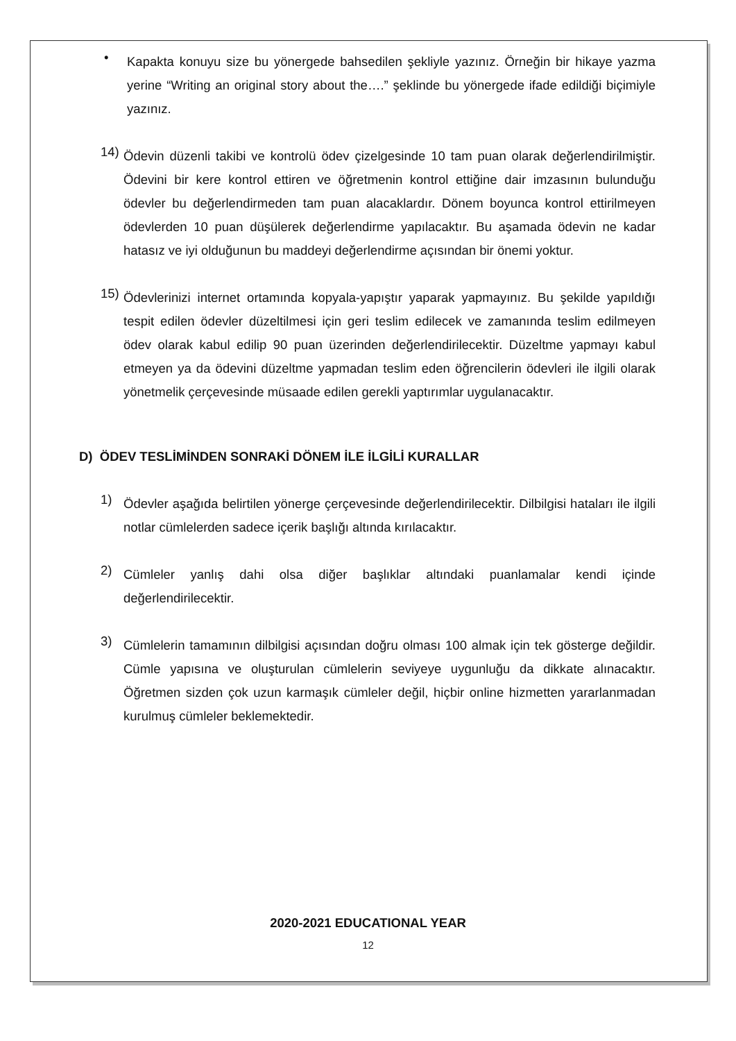•
Kapakta konuyu size bu yönergede bahsedilen şekliyle yazınız. Örneğin bir hikaye yazma yerine “Writing an original story about the….” şeklinde bu yönergede ifade edildiği biçimiyle yazınız.
14)
Ödevin düzenli takibi ve kontrolü ödev çizelgesinde 10 tam puan olarak değerlendirilmiştir. Ödevini bir kere kontrol ettiren ve öğretmenin kontrol ettiğine dair imzasının bulunduğu ödevler bu değerlendirmeden tam puan alacaklardır. Dönem boyunca kontrol ettirilmeyen ödevlerden 10 puan düşülerek değerlendirme yapılacaktır. Bu aşamada ödevin ne kadar hatasız ve iyi olduğunun bu maddeyi değerlendirme açısından bir önemi yoktur.
15)
Ödevlerinizi internet ortamında kopyala-yapıştır yaparak yapmayınız. Bu şekilde yapıldığı tespit edilen ödevler düzeltilmesi için geri teslim edilecek ve zamanında teslim edilmeyen ödev olarak kabul edilip 90 puan üzerinden değerlendirilecektir. Düzeltme yapmayı kabul etmeyen ya da ödevini düzeltme yapmadan teslim eden öğrencilerin ödevleri ile ilgili olarak yönetmelik çerçevesinde müsaade edilen gerekli yaptırımlar uygulanacaktır.
D) ÖDEV TESLİMİNDEN SONRAKİ DÖNEM İLE İLGİLİ KURALLAR
1)
Ödevler aşağıda belirtilen yönerge çerçevesinde değerlendirilecektir. Dilbilgisi hataları ile ilgili notlar cümlelerden sadece içerik başlığı altında kırılacaktır.
2)
Cümleler yanlış dahi olsa diğer başlıklar altındaki puanlamalar kendi içinde değerlendirilecektir.
3)
Cümlelerin tamamının dilbilgisi açısından doğru olması 100 almak için tek gösterge değildir. Cümle yapısına ve oluşturulan cümlelerin seviyeye uygunluğu da dikkate alınacaktır. Öğretmen sizden çok uzun karmaşık cümleler değil, hiçbir online hizmetten yararlanmadan kurulmuş cümleler beklemektedir.
2020-2021 EDUCATIONAL YEAR
12